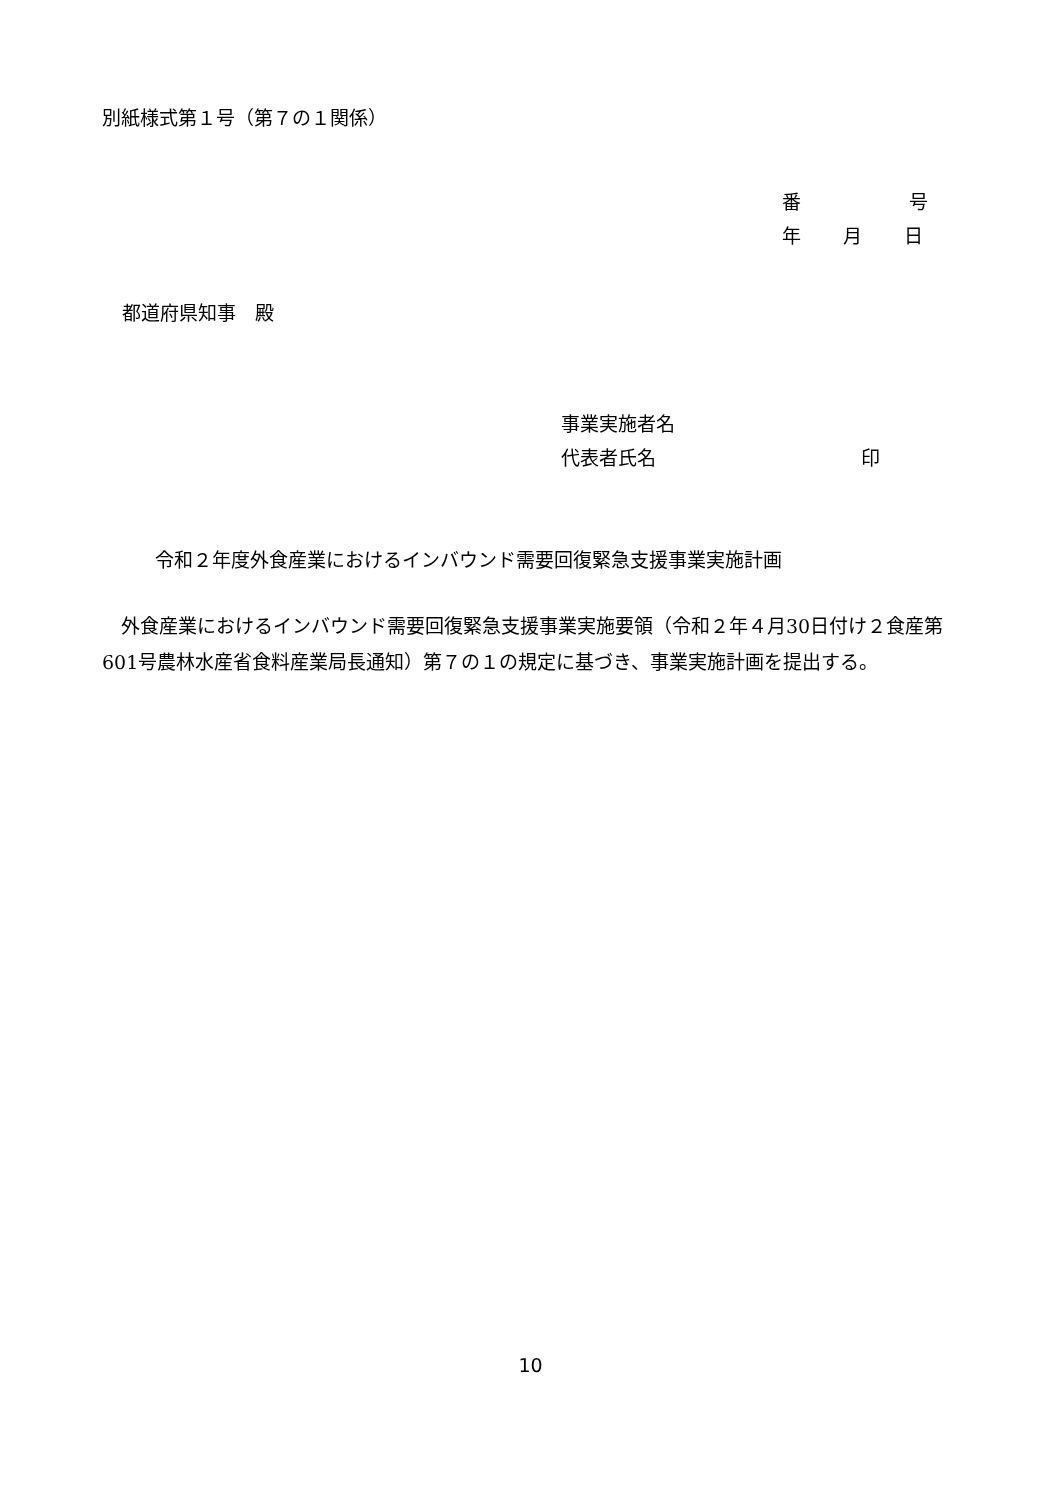別紙様式第１号（第７の１関係）
番 号
年 月 日
都道府県知事　殿
事業実施者名
代表者氏名 印
令和２年度外食産業におけるインバウンド需要回復緊急支援事業実施計画
　外食産業におけるインバウンド需要回復緊急支援事業実施要領（令和２年４月30日付け２食産第601号農林水産省食料産業局長通知）第７の１の規定に基づき、事業実施計画を提出する。
10